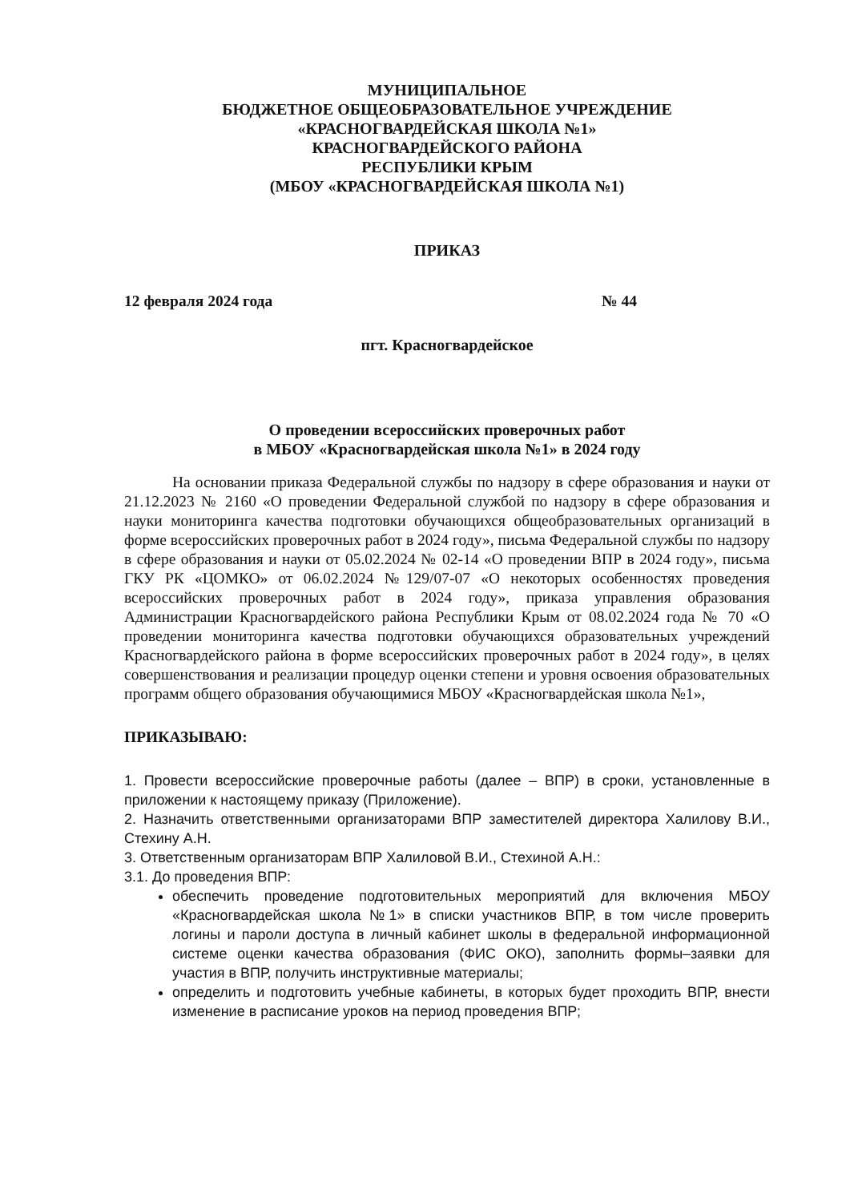МУНИЦИПАЛЬНОЕ
БЮДЖЕТНОЕ ОБЩЕОБРАЗОВАТЕЛЬНОЕ УЧРЕЖДЕНИЕ
«КРАСНОГВАРДЕЙСКАЯ ШКОЛА №1»
КРАСНОГВАРДЕЙСКОГО РАЙОНА
РЕСПУБЛИКИ КРЫМ
(МБОУ «КРАСНОГВАРДЕЙСКАЯ ШКОЛА №1)
ПРИКАЗ
12 февраля 2024 года № 44
пгт. Красногвардейское
О проведении всероссийских проверочных работ
в МБОУ «Красногвардейская школа №1» в 2024 году
На основании приказа Федеральной службы по надзору в сфере образования и науки от 21.12.2023 № 2160 «О проведении Федеральной службой по надзору в сфере образования и науки мониторинга качества подготовки обучающихся общеобразовательных организаций в форме всероссийских проверочных работ в 2024 году», письма Федеральной службы по надзору в сфере образования и науки от 05.02.2024 № 02-14 «О проведении ВПР в 2024 году», письма ГКУ РК «ЦОМКО» от 06.02.2024 №129/07-07 «О некоторых особенностях проведения всероссийских проверочных работ в 2024 году», приказа управления образования Администрации Красногвардейского района Республики Крым от 08.02.2024 года № 70 «О проведении мониторинга качества подготовки обучающихся образовательных учреждений Красногвардейского района в форме всероссийских проверочных работ в 2024 году», в целях совершенствования и реализации процедур оценки степени и уровня освоения образовательных программ общего образования обучающимися МБОУ «Красногвардейская школа №1»,
ПРИКАЗЫВАЮ:
1. Провести всероссийские проверочные работы (далее – ВПР) в сроки, установленные в приложении к настоящему приказу (Приложение).
2. Назначить ответственными организаторами ВПР заместителей директора Халилову В.И., Стехину А.Н.
3. Ответственным организаторам ВПР Халиловой В.И., Стехиной А.Н.:
3.1. До проведения ВПР:
обеспечить проведение подготовительных мероприятий для включения МБОУ «Красногвардейская школа №1» в списки участников ВПР, в том числе проверить логины и пароли доступа в личный кабинет школы в федеральной информационной системе оценки качества образования (ФИС ОКО), заполнить формы–заявки для участия в ВПР, получить инструктивные материалы;
определить и подготовить учебные кабинеты, в которых будет проходить ВПР, внести изменение в расписание уроков на период проведения ВПР;